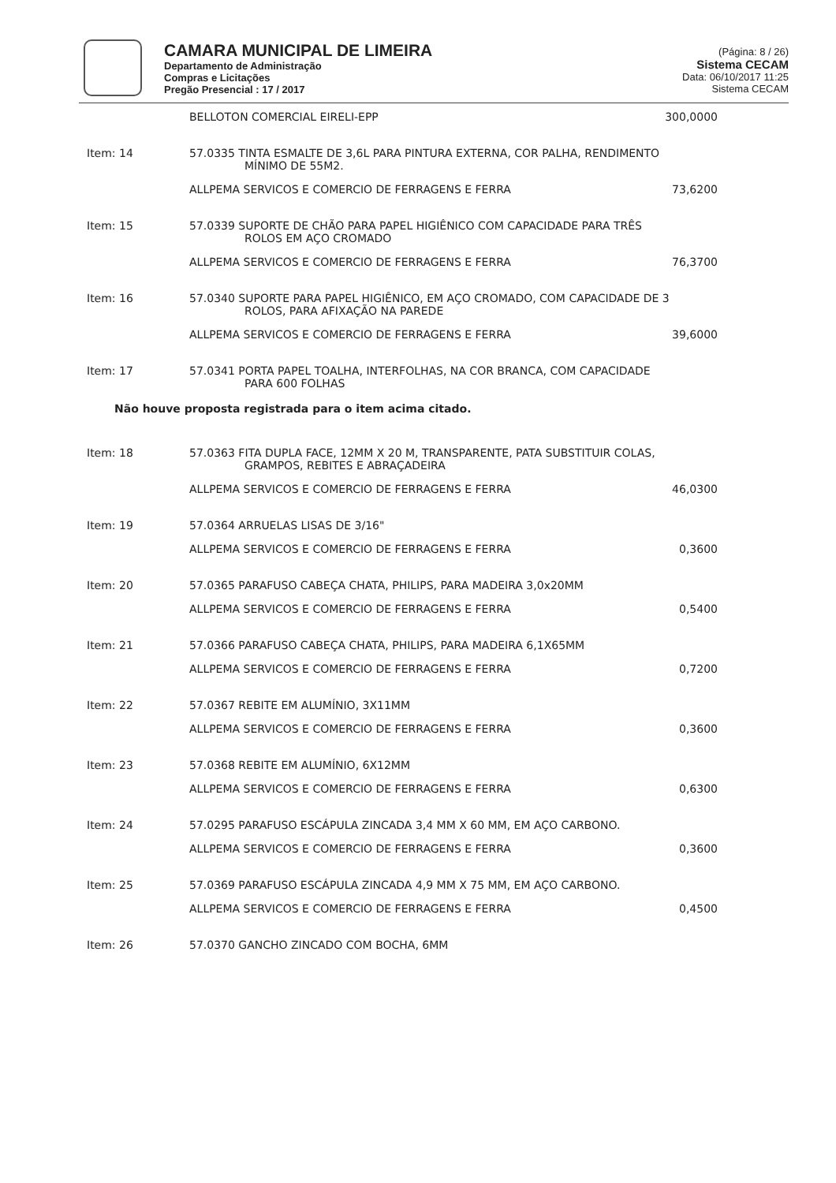CAMARA MUNICIPAL DE LIMEIRA
Departamento de Administração
Compras e Licitações
Pregão Presencial : 17 / 2017
(Página: 8 / 26)
Sistema CECAM
Data: 06/10/2017 11:25
Sistema CECAM
BELLOTON COMERCIAL EIRELI-EPP 300,0000
Item: 14 57.0335 TINTA ESMALTE DE 3,6L PARA PINTURA EXTERNA, COR PALHA, RENDIMENTO
MÍNIMO DE 55M2.
ALLPEMA SERVICOS E COMERCIO DE FERRAGENS E FERRA 73,6200
Item: 15 57.0339 SUPORTE DE CHÃO PARA PAPEL HIGIÊNICO COM CAPACIDADE PARA TRÊS
ROLOS EM AÇO CROMADO
ALLPEMA SERVICOS E COMERCIO DE FERRAGENS E FERRA 76,3700
Item: 16 57.0340 SUPORTE PARA PAPEL HIGIÊNICO, EM AÇO CROMADO, COM CAPACIDADE DE 3
ROLOS, PARA AFIXAÇÃO NA PAREDE
ALLPEMA SERVICOS E COMERCIO DE FERRAGENS E FERRA 39,6000
Item: 17 57.0341 PORTA PAPEL TOALHA, INTERFOLHAS, NA COR BRANCA, COM CAPACIDADE
PARA 600 FOLHAS
Não houve proposta registrada para o item acima citado.
Item: 18 57.0363 FITA DUPLA FACE, 12MM X 20 M, TRANSPARENTE, PATA SUBSTITUIR COLAS,
GRAMPOS, REBITES E ABRAÇADEIRA
ALLPEMA SERVICOS E COMERCIO DE FERRAGENS E FERRA 46,0300
Item: 19 57.0364 ARRUELAS LISAS DE 3/16"
ALLPEMA SERVICOS E COMERCIO DE FERRAGENS E FERRA 0,3600
Item: 20 57.0365 PARAFUSO CABEÇA CHATA, PHILIPS, PARA MADEIRA 3,0x20MM
ALLPEMA SERVICOS E COMERCIO DE FERRAGENS E FERRA 0,5400
Item: 21 57.0366 PARAFUSO CABEÇA CHATA, PHILIPS, PARA MADEIRA 6,1X65MM
ALLPEMA SERVICOS E COMERCIO DE FERRAGENS E FERRA 0,7200
Item: 22 57.0367 REBITE EM ALUMÍNIO, 3X11MM
ALLPEMA SERVICOS E COMERCIO DE FERRAGENS E FERRA 0,3600
Item: 23 57.0368 REBITE EM ALUMÍNIO, 6X12MM
ALLPEMA SERVICOS E COMERCIO DE FERRAGENS E FERRA 0,6300
Item: 24 57.0295 PARAFUSO ESCÁPULA ZINCADA 3,4 MM X 60 MM, EM AÇO CARBONO.
ALLPEMA SERVICOS E COMERCIO DE FERRAGENS E FERRA 0,3600
Item: 25 57.0369 PARAFUSO ESCÁPULA ZINCADA 4,9 MM X 75 MM, EM AÇO CARBONO.
ALLPEMA SERVICOS E COMERCIO DE FERRAGENS E FERRA 0,4500
Item: 26 57.0370 GANCHO ZINCADO COM BOCHA, 6MM